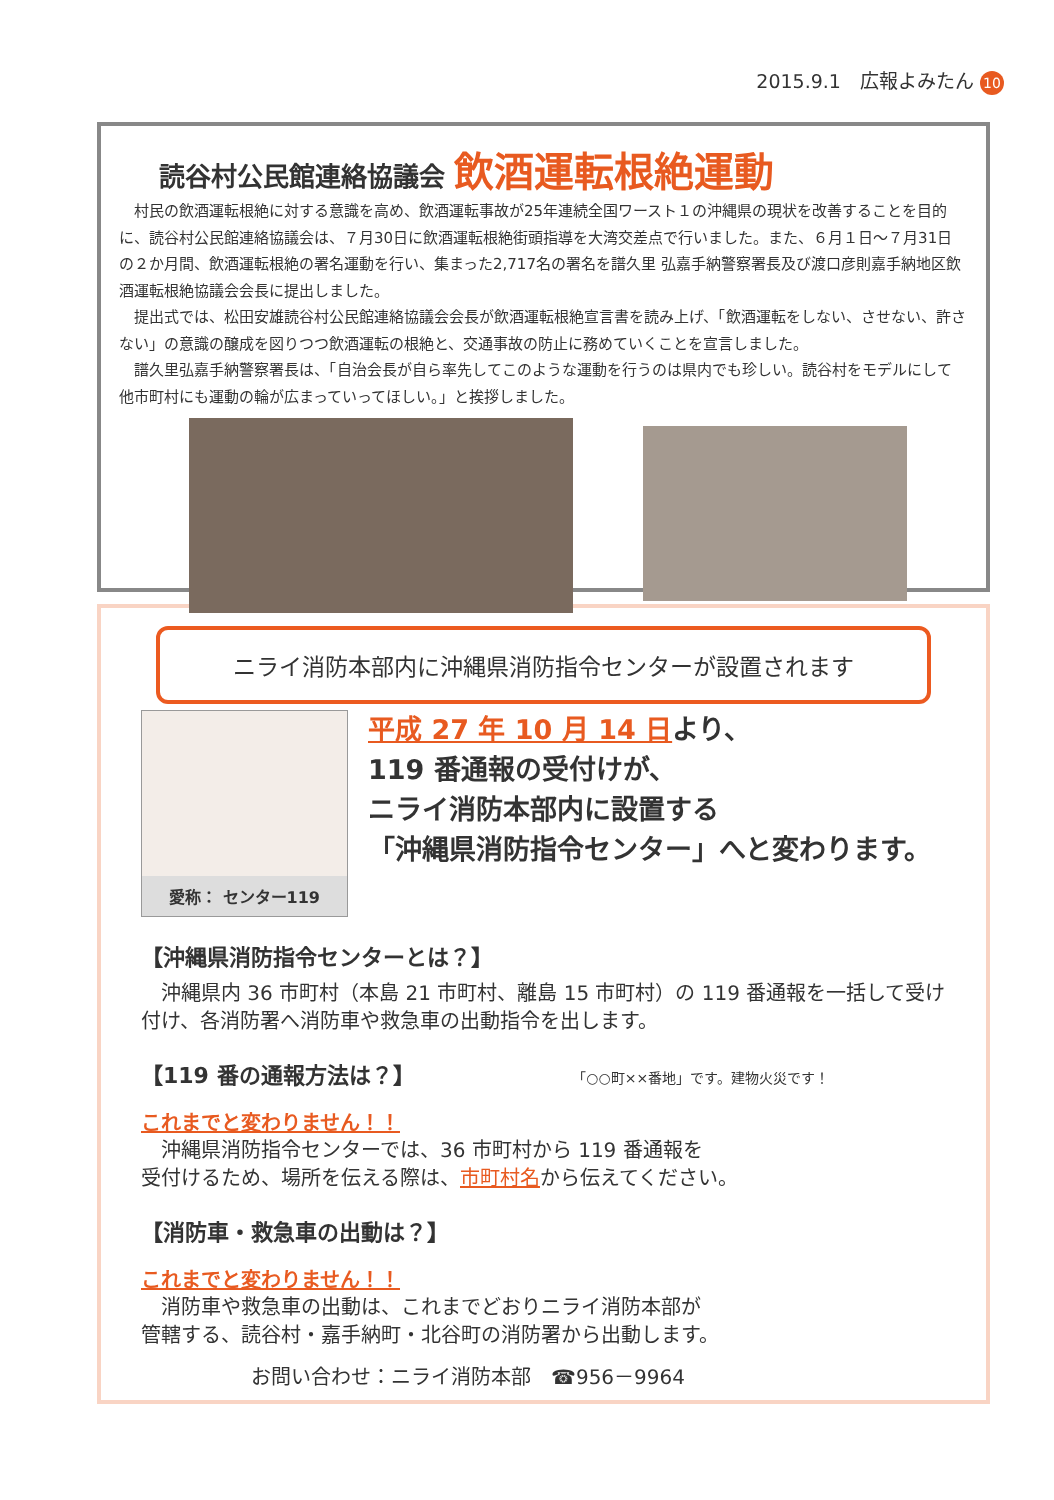2015.9.1　広報よみたん 10
読谷村公民館連絡協議会 飲酒運転根絶運動
村民の飲酒運転根絶に対する意識を高め、飲酒運転事故が25年連続全国ワースト１の沖縄県の現状を改善することを目的に、読谷村公民館連絡協議会は、７月30日に飲酒運転根絶街頭指導を大湾交差点で行いました。また、６月１日～７月31日の２か月間、飲酒運転根絶の署名運動を行い、集まった2,717名の署名を譜久里 弘嘉手納警察署長及び渡口彦則嘉手納地区飲酒運転根絶協議会会長に提出しました。
提出式では、松田安雄読谷村公民館連絡協議会会長が飲酒運転根絶宣言書を読み上げ、「飲酒運転をしない、させない、許さない」の意識の醸成を図りつつ飲酒運転の根絶と、交通事故の防止に務めていくことを宣言しました。
譜久里弘嘉手納警察署長は、「自治会長が自ら率先してこのような運動を行うのは県内でも珍しい。読谷村をモデルにして他市町村にも運動の輪が広まっていってほしい。」と挨拶しました。
ニライ消防本部内に沖縄県消防指令センターが設置されます
愛称： センター119
平成 27 年 10 月 14 日より、
119 番通報の受付けが、
ニライ消防本部内に設置する
「沖縄県消防指令センター」へと変わります。
【沖縄県消防指令センターとは？】
　沖縄県内 36 市町村（本島 21 市町村、離島 15 市町村）の 119 番通報を一括して受け付け、各消防署へ消防車や救急車の出動指令を出します。
【119 番の通報方法は？】 「○○町××番地」です。建物火災です！
これまでと変わりません！！
　沖縄県消防指令センターでは、36 市町村から 119 番通報を
受付けるため、場所を伝える際は、市町村名から伝えてください。
【消防車・救急車の出動は？】
これまでと変わりません！！
　消防車や救急車の出動は、これまでどおりニライ消防本部が
管轄する、読谷村・嘉手納町・北谷町の消防署から出動します。
お問い合わせ：ニライ消防本部　☎956－9964